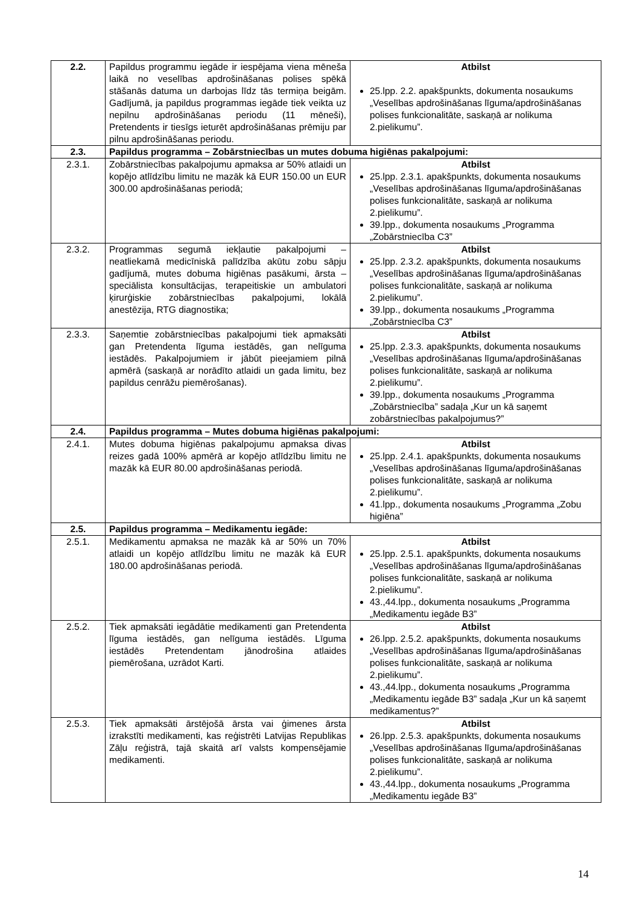| 2.2. | Papildus programmu iegāde ir iespējama viena mēneša laikā no veselības apdrošināšanas polises spēkā stāšanās datuma un darbojas līdz tās termiņa beigām. Gadījumā, ja papildus programmas iegāde tiek veikta uz nepilnu apdrošināšanas periodu (11 mēneši), Pretendents ir tiesīgs ieturēt apdrošināšanas prēmiju par pilnu apdrošināšanas periodu. | Atbilst 25.lpp. 2.2. apakšpunkts, dokumenta nosaukums „Veselības apdrošināšanas līguma/apdrošināšanas polises funkcionalitāte, saskaņā ar nolikuma 2.pielikumu”. |
| 2.3. | Papildus programma – Zobārstniecības un mutes dobuma higiēnas pakalpojumi: | |
| 2.3.1. | Zobārstniecības pakalpojumu apmaksa ar 50% atlaidi un kopējo atlīdzību limitu ne mazāk kā EUR 150.00 un EUR 300.00 apdrošināšanas periodā; | Atbilst 25.lpp. 2.3.1. apakšpunkts, dokumenta nosaukums „Veselības apdrošināšanas līguma/apdrošināšanas polises funkcionalitāte, saskaņā ar nolikuma 2.pielikumu”. 39.lpp., dokumenta nosaukums „Programma „Zobārstniecība C3” |
| 2.3.2. | Programmas segumā iekļautie pakalpojumi – neatliekamā medicīniskā palīdzība akūtu zobu sāpju gadījumā, mutes dobuma higiēnas pasākumi, ārsta – speciālista konsultācijas, terapeitiskie un ambulatori ķirurģiskie zobārstniecības pakalpojumi, lokālā anestēzija, RTG diagnostika; | Atbilst 25.lpp. 2.3.2. apakšpunkts, dokumenta nosaukums „Veselības apdrošināšanas līguma/apdrošināšanas polises funkcionalitāte, saskaņā ar nolikuma 2.pielikumu”. 39.lpp., dokumenta nosaukums „Programma „Zobārstniecība C3” |
| 2.3.3. | Saņemtie zobārstniecības pakalpojumi tiek apmaksāti gan Pretendenta līguma iestādēs, gan nelīguma iestādēs. Pakalpojumiem ir jābūt pieejamiem pilnā apmērā (saskaņā ar norādīto atlaidi un gada limitu, bez papildus cenrāžu piemērošanas). | Atbilst 25.lpp. 2.3.3. apakšpunkts, dokumenta nosaukums „Veselības apdrošināšanas līguma/apdrošināšanas polises funkcionalitāte, saskaņā ar nolikuma 2.pielikumu”. 39.lpp., dokumenta nosaukums „Programma „Zobārstniecība” sadaļa „Kur un kā saņemt zobārstniecības pakalpojumus?” |
| 2.4. | Papildus programma – Mutes dobuma higiēnas pakalpojumi: | |
| 2.4.1. | Mutes dobuma higiēnas pakalpojumu apmaksa divas reizes gadā 100% apmērā ar kopējo atlīdzību limitu ne mazāk kā EUR 80.00 apdrošināšanas periodā. | Atbilst 25.lpp. 2.4.1. apakšpunkts, dokumenta nosaukums „Veselības apdrošināšanas līguma/apdrošināšanas polises funkcionalitāte, saskaņā ar nolikuma 2.pielikumu”. 41.lpp., dokumenta nosaukums „Programma „Zobu higiēna” |
| 2.5. | Papildus programma – Medikamentu iegāde: | |
| 2.5.1. | Medikamentu apmaksa ne mazāk kā ar 50% un 70% atlaidi un kopējo atlīdzību limitu ne mazāk kā EUR 180.00 apdrošināšanas periodā. | Atbilst 25.lpp. 2.5.1. apakšpunkts, dokumenta nosaukums „Veselības apdrošināšanas līguma/apdrošināšanas polises funkcionalitāte, saskaņā ar nolikuma 2.pielikumu”. 43.,44.lpp., dokumenta nosaukums „Programma „Medikamentu iegāde B3” |
| 2.5.2. | Tiek apmaksāti iegādātie medikamenti gan Pretendenta līguma iestādēs, gan nelīguma iestādēs. Līguma iestādēs Pretendentam jānodrošina atlaides piemērošana, uzrādot Karti. | Atbilst 26.lpp. 2.5.2. apakšpunkts, dokumenta nosaukums „Veselības apdrošināšanas līguma/apdrošināšanas polises funkcionalitāte, saskaņā ar nolikuma 2.pielikumu”. 43.,44.lpp., dokumenta nosaukums „Programma „Medikamentu iegāde B3” sadaļa „Kur un kā saņemt medikamentus?” |
| 2.5.3. | Tiek apmaksāti ārstējošā ārsta vai ģimenes ārsta izrakstīti medikamenti, kas reģistrēti Latvijas Republikas Zāļu reģistrā, tajā skaitā arī valsts kompensējamie medikamenti. | Atbilst 26.lpp. 2.5.3. apakšpunkts, dokumenta nosaukums „Veselības apdrošināšanas līguma/apdrošināšanas polises funkcionalitāte, saskaņā ar nolikuma 2.pielikumu”. 43.,44.lpp., dokumenta nosaukums „Programma „Medikamentu iegāde B3” |
14